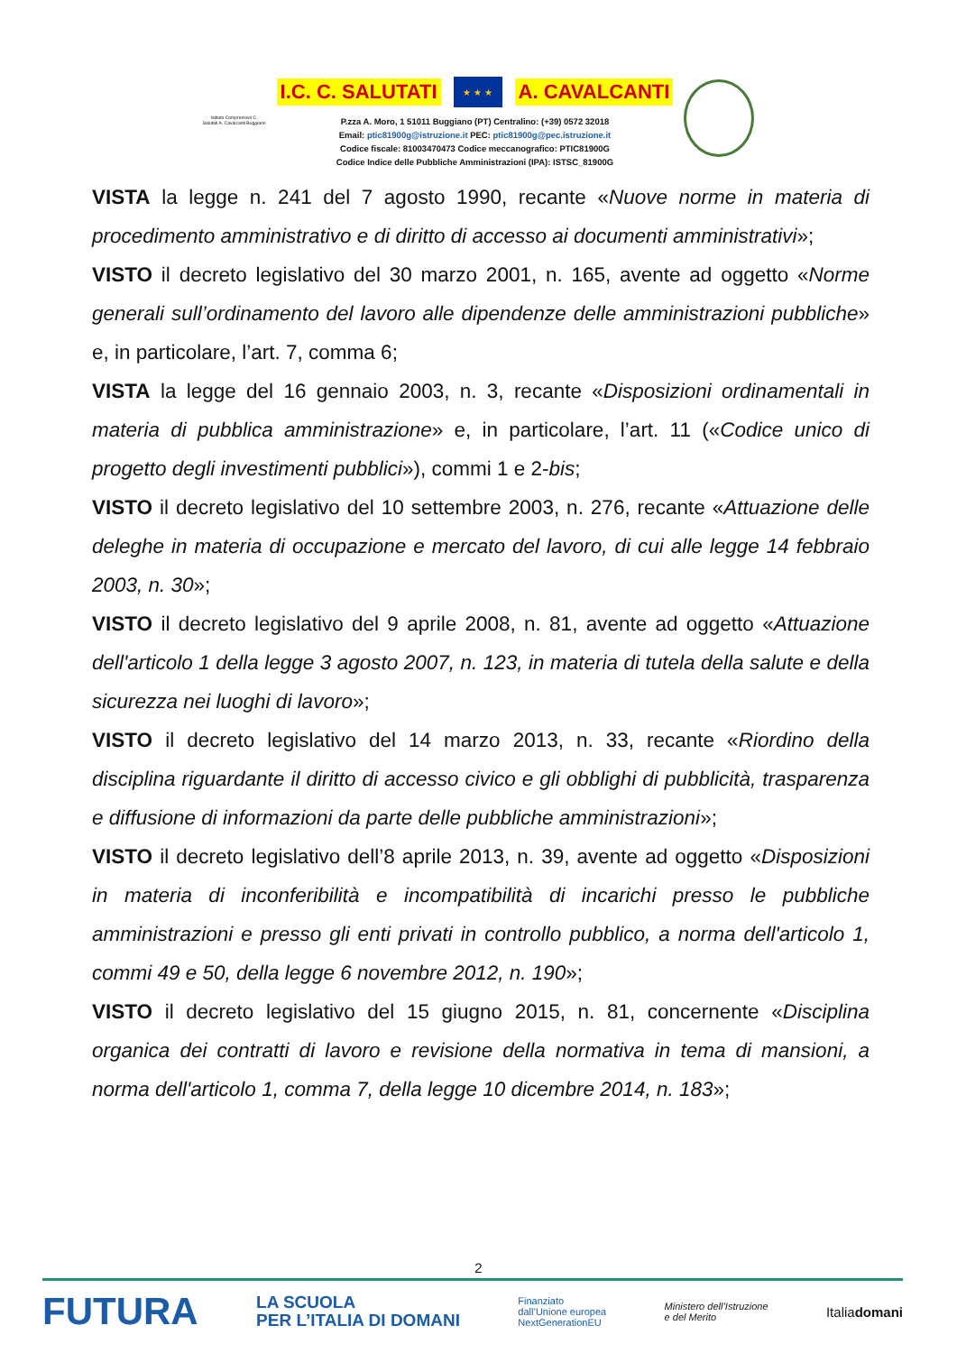Istituto Comprensivo C. Salutati A. Cavalcanti Buggiano
I.C. C. SALUTATI ★ ★ ★ A. CAVALCANTI
P.zza A. Moro, 1 51011 Buggiano (PT) Centralino: (+39) 0572 32018
Email: ptic81900g@istruzione.it PEC: ptic81900g@pec.istruzione.it
Codice fiscale: 81003470473 Codice meccanografico: PTIC81900G
Codice Indice delle Pubbliche Amministrazioni (IPA): ISTSC_81900G
VISTA la legge n. 241 del 7 agosto 1990, recante «Nuove norme in materia di procedimento amministrativo e di diritto di accesso ai documenti amministrativi»;
VISTO il decreto legislativo del 30 marzo 2001, n. 165, avente ad oggetto «Norme generali sull’ordinamento del lavoro alle dipendenze delle amministrazioni pubbliche» e, in particolare, l’art. 7, comma 6;
VISTA la legge del 16 gennaio 2003, n. 3, recante «Disposizioni ordinamentali in materia di pubblica amministrazione» e, in particolare, l’art. 11 («Codice unico di progetto degli investimenti pubblici»), commi 1 e 2-bis;
VISTO il decreto legislativo del 10 settembre 2003, n. 276, recante «Attuazione delle deleghe in materia di occupazione e mercato del lavoro, di cui alle legge 14 febbraio 2003, n. 30»;
VISTO il decreto legislativo del 9 aprile 2008, n. 81, avente ad oggetto «Attuazione dell'articolo 1 della legge 3 agosto 2007, n. 123, in materia di tutela della salute e della sicurezza nei luoghi di lavoro»;
VISTO il decreto legislativo del 14 marzo 2013, n. 33, recante «Riordino della disciplina riguardante il diritto di accesso civico e gli obblighi di pubblicità, trasparenza e diffusione di informazioni da parte delle pubbliche amministrazioni»;
VISTO il decreto legislativo dell’8 aprile 2013, n. 39, avente ad oggetto «Disposizioni in materia di inconferibilità e incompatibilità di incarichi presso le pubbliche amministrazioni e presso gli enti privati in controllo pubblico, a norma dell'articolo 1, commi 49 e 50, della legge 6 novembre 2012, n. 190»;
VISTO il decreto legislativo del 15 giugno 2015, n. 81, concernente «Disciplina organica dei contratti di lavoro e revisione della normativa in tema di mansioni, a norma dell'articolo 1, comma 7, della legge 10 dicembre 2014, n. 183»;
2
FUTURA LA SCUOLA
PER L’ITALIA DI DOMANI Finanziato
dall’Unione europea
NextGenerationEU Ministero dell’Istruzione
e del Merito Italiadomani